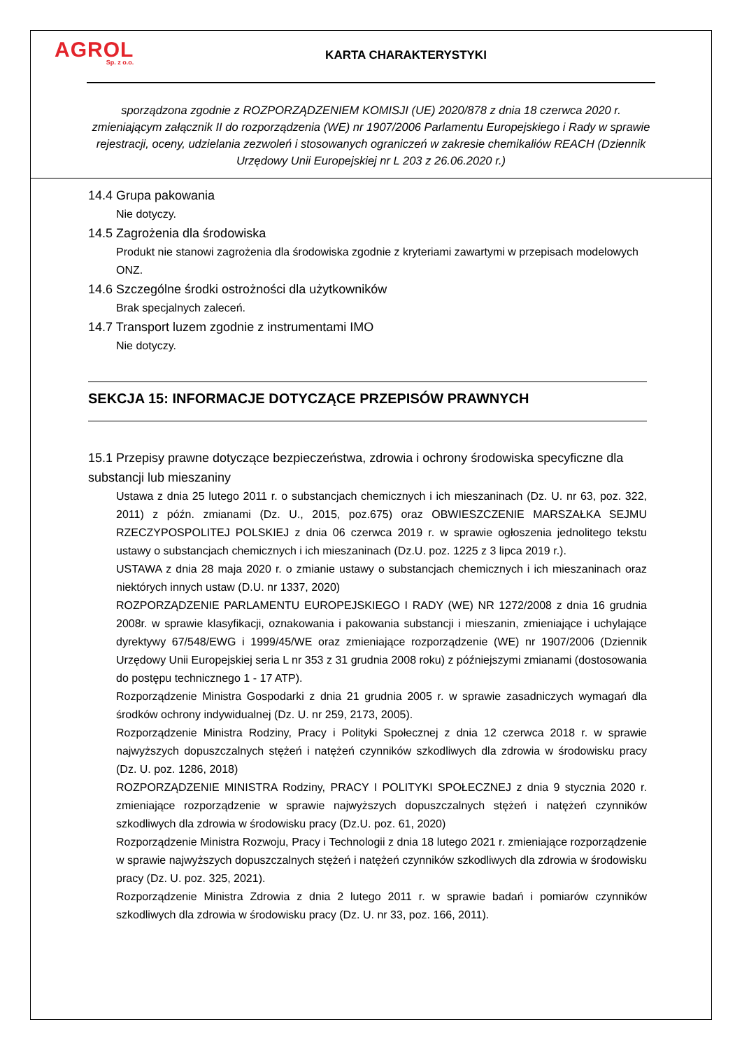AGROL
Sp. z o.o.
KARTA CHARAKTERYSTYKI
sporządzona zgodnie z ROZPORZĄDZENIEM KOMISJI (UE) 2020/878 z dnia 18 czerwca 2020 r. zmieniającym załącznik II do rozporządzenia (WE) nr 1907/2006 Parlamentu Europejskiego i Rady w sprawie rejestracji, oceny, udzielania zezwoleń i stosowanych ograniczeń w zakresie chemikaliów REACH (Dziennik Urzędowy Unii Europejskiej nr L 203 z 26.06.2020 r.)
14.4 Grupa pakowania
Nie dotyczy.
14.5 Zagrożenia dla środowiska
Produkt nie stanowi zagrożenia dla środowiska zgodnie z kryteriami zawartymi w przepisach modelowych ONZ.
14.6 Szczególne środki ostrożności dla użytkowników
Brak specjalnych zaleceń.
14.7 Transport luzem zgodnie z instrumentami IMO
Nie dotyczy.
SEKCJA 15: INFORMACJE DOTYCZĄCE PRZEPISÓW PRAWNYCH
15.1 Przepisy prawne dotyczące bezpieczeństwa, zdrowia i ochrony środowiska specyficzne dla substancji lub mieszaniny
Ustawa z dnia 25 lutego 2011 r. o substancjach chemicznych i ich mieszaninach (Dz. U. nr 63, poz. 322, 2011) z późn. zmianami (Dz. U., 2015, poz.675) oraz OBWIESZCZENIE MARSZAŁKA SEJMU RZECZYPOSPOLITEJ POLSKIEJ z dnia 06 czerwca 2019 r. w sprawie ogłoszenia jednolitego tekstu ustawy o substancjach chemicznych i ich mieszaninach (Dz.U. poz. 1225 z 3 lipca 2019 r.).
USTAWA z dnia 28 maja 2020 r. o zmianie ustawy o substancjach chemicznych i ich mieszaninach oraz niektórych innych ustaw (D.U. nr 1337, 2020)
ROZPORZĄDZENIE PARLAMENTU EUROPEJSKIEGO I RADY (WE) NR 1272/2008 z dnia 16 grudnia 2008r. w sprawie klasyfikacji, oznakowania i pakowania substancji i mieszanin, zmieniające i uchylające dyrektywy 67/548/EWG i 1999/45/WE oraz zmieniające rozporządzenie (WE) nr 1907/2006 (Dziennik Urzędowy Unii Europejskiej seria L nr 353 z 31 grudnia 2008 roku) z późniejszymi zmianami (dostosowania do postępu technicznego 1 - 17 ATP).
Rozporządzenie Ministra Gospodarki z dnia 21 grudnia 2005 r. w sprawie zasadniczych wymagań dla środków ochrony indywidualnej (Dz. U. nr 259, 2173, 2005).
Rozporządzenie Ministra Rodziny, Pracy i Polityki Społecznej z dnia 12 czerwca 2018 r. w sprawie najwyższych dopuszczalnych stężeń i natężeń czynników szkodliwych dla zdrowia w środowisku pracy (Dz. U. poz. 1286, 2018)
ROZPORZĄDZENIE MINISTRA Rodziny, PRACY I POLITYKI SPOŁECZNEJ z dnia 9 stycznia 2020 r. zmieniające rozporządzenie w sprawie najwyższych dopuszczalnych stężeń i natężeń czynników szkodliwych dla zdrowia w środowisku pracy (Dz.U. poz. 61, 2020)
Rozporządzenie Ministra Rozwoju, Pracy i Technologii z dnia 18 lutego 2021 r. zmieniające rozporządzenie w sprawie najwyższych dopuszczalnych stężeń i natężeń czynników szkodliwych dla zdrowia w środowisku pracy (Dz. U. poz. 325, 2021).
Rozporządzenie Ministra Zdrowia z dnia 2 lutego 2011 r. w sprawie badań i pomiarów czynników szkodliwych dla zdrowia w środowisku pracy (Dz. U. nr 33, poz. 166, 2011).